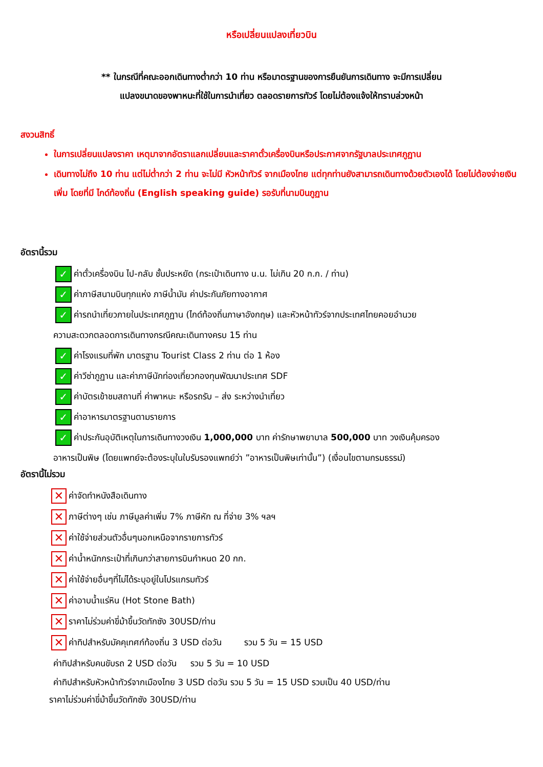หรือเปลี่ยนแปลงเที่ยวบิน
** ในกรณีที่คณะออกเดินทางต่ำกว่า 10 ท่าน หรือมาตรฐานของการยืนยันการเดินทาง จะมีการเปลี่ยน
แปลงขนาดของพาหนะที่ใช้ในการนำเที่ยว ตลอดรายการทัวร์ โดยไม่ต้องแจ้งให้ทราบล่วงหน้า
สงวนสิทธิ์
ในการเปลี่ยนแปลงราคา เหตุมาจากอัตราแลกเปลี่ยนและราคาตั๋วเครื่องบินหรือประกาศจากรัฐบาลประเทศภูฏาน
เดินทางไม่ถึง 10 ท่าน แต่ไม่ต่ำกว่า 2 ท่าน จะไม่มี หัวหน้าทัวร์ จากเมืองไทย แต่ทุกท่านยังสามารถเดินทางด้วยตัวเองได้ โดยไม่ต้องจ่ายเงินเพิ่ม โดยที่มี ไกด์ท้องถิ่น (English speaking guide) รอรับที่นามบินภูฏาน
อัตรานี้รวม
✓ ค่าตั๋วเครื่องบิน ไป-กลับ ชั้นประหยัด (กระเป๋าเดินทาง น.น. ไม่เกิน 20 ก.ก. / ท่าน)
✓ ค่าภาษีสนามบินทุกแห่ง ภาษีน้ำมัน ค่าประกันภัยทางอากาศ
✓ ค่ารถนำเที่ยวภายในประเทศภูฏาน (ไกด์ท้องถิ่นภาษาอังกฤษ) และหัวหน้าทัวร์จากประเทศไทยคอยอำนวย
ความสะดวกตลอดการเดินทางกรณีคณะเดินทางครบ 15 ท่าน
✓ ค่าโรงแรมที่พัก มาตรฐาน Tourist Class 2 ท่าน ต่อ 1 ห้อง
✓ ค่าวีซ่าภูฏาน และค่าภาษีนักท่องเที่ยวกองทุนพัฒนาประเทศ SDF
✓ ค่าบัตรเข้าชมสถานที่ ค่าพาหนะ หรือรถรับ – ส่ง ระหว่างนำเที่ยว
✓ ค่าอาหารมาตรฐานตามรายการ
✓ ค่าประกันอุบัติเหตุในการเดินทางวงเงิน 1,000,000 บาท ค่ารักษาพยาบาล 500,000 บาท วงเงินคุ้มครอง
อาหารเป็นพิษ (โดยแพทย์จะต้องระบุในใบรับรองแพทย์ว่า ”อาหารเป็นพิษเท่านั้น”) (เงื่อนไขตามกรมธรรม์)
อัตรานี้ไม่รวม
✕ ค่าจัดทำหนังสือเดินทาง
✕ ภาษีต่างๆ เช่น ภาษีมูลค่าเพิ่ม 7% ภาษีหัก ณ ที่จ่าย 3% ฯลฯ
✕ ค่าใช้จ่ายส่วนตัวอื่นๆนอกเหนือจากรายการทัวร์
✕ ค่าน้ำหนักกระเป๋าที่เกินกว่าสายการบินกำหนด 20 กก.
✕ ค่าใช้จ่ายอื่นๆที่ไม่ได้ระบุอยู่ในโปรแกรมทัวร์
✕ ค่าอาบน้ำแร่หิน (Hot Stone Bath)
✕ ราคาไม่ร่วมค่าขี่ม้าขึ้นวัดทักซัง 30USD/ท่าน
✕ ค่าทิปสำหรับมัคคุเทศก์ท้องถิ่น 3 USD ต่อวัน รวม 5 วัน = 15 USD
ค่าทิปสำหรับคนขับรถ 2 USD ต่อวัน รวม 5 วัน = 10 USD
ค่าทิปสำหรับหัวหน้าทัวร์จากเมืองไทย 3 USD ต่อวัน รวม 5 วัน = 15 USD รวมเป็น 40 USD/ท่าน
ราคาไม่ร่วมค่าขี่ม้าขึ้นวัดทักซัง 30USD/ท่าน